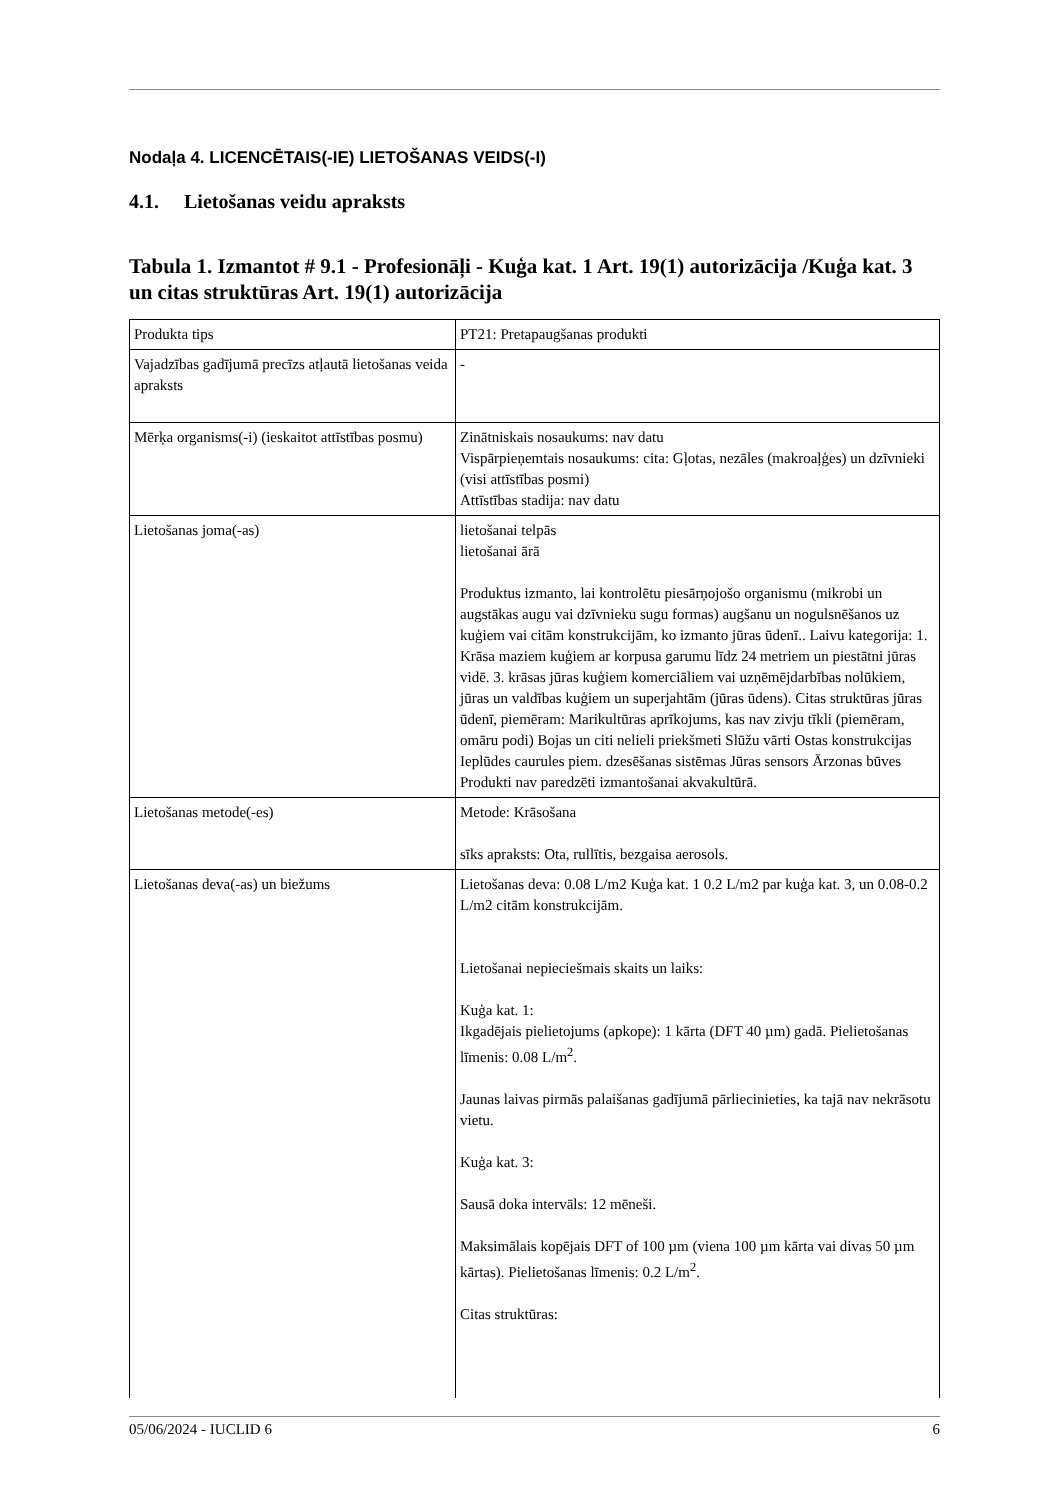Nodaļa 4. LICENCĒTAIS(-IE) LIETOŠANAS VEIDS(-I)
4.1. Lietošanas veidu apraksts
Tabula 1. Izmantot # 9.1 - Profesionāļi - Kuģa kat. 1 Art. 19(1) autorizācija /Kuģa kat. 3 un citas struktūras Art. 19(1) autorizācija
| Produkta tips | PT21: Pretapaugšanas produkti |
| Vajadzības gadījumā precīzs atļautā lietošanas veida apraksts | - |
| Mērķa organisms(-i) (ieskaitot attīstības posmu) | Zinātniskais nosaukums: nav datu Vispārpieņemtais nosaukums: cita: Gļotas, nezāles (makroaļģes) un dzīvnieki (visi attīstības posmi) Attīstības stadija: nav datu |
| Lietošanas joma(-as) | lietošanai telpās lietošanai ārā Produktus izmanto, lai kontrolētu piesārņojošo organismu (mikrobi un augstākas augu vai dzīvnieku sugu formas) augšanu un nogulsnēšanos uz kuģiem vai citām konstrukcijām, ko izmanto jūras ūdenī.. Laivu kategorija: 1. Krāsa maziem kuģiem ar korpusa garumu līdz 24 metriem un piestātni jūras vidē. 3. krāsas jūras kuģiem komerciāliem vai uzņēmējdarbības nolūkiem, jūras un valdības kuģiem un superjahtām (jūras ūdens). Citas struktūras jūras ūdenī, piemēram: Marikultūras aprīkojums, kas nav zivju tīkli (piemēram, omāru podi) Bojas un citi nelieli priekšmeti Slūžu vārti Ostas konstrukcijas Ieplūdes caurules piem. dzesēšanas sistēmas Jūras sensors Ārzonas būves Produkti nav paredzēti izmantošanai akvakultūrā. |
| Lietošanas metode(-es) | Metode: Krāsošana sīks apraksts: Ota, rullītis, bezgaisa aerosols. |
| Lietošanas deva(-as) un biežums | Lietošanas deva: 0.08 L/m2 Kuģa kat. 1 0.2 L/m2 par kuģa kat. 3, un 0.08-0.2 L/m2 citām konstrukcijām. Lietošanai nepieciešmais skaits un laiks: Kuģa kat. 1: Ikgadējais pielietojums (apkope): 1 kārta (DFT 40 µm) gadā. Pielietošanas līmenis: 0.08 L/m<sup>2</sup>. Jaunas laivas pirmās palaišanas gadījumā pārliecinieties, ka tajā nav nekrāsotu vietu. Kuģa kat. 3: Sausā doka intervāls: 12 mēneši. Maksimālais kopējais DFT of 100 µm (viena 100 µm kārta vai divas 50 µm kārtas). Pielietošanas līmenis: 0.2 L/m<sup>2</sup>. Citas struktūras: |
05/06/2024 - IUCLID 6 6